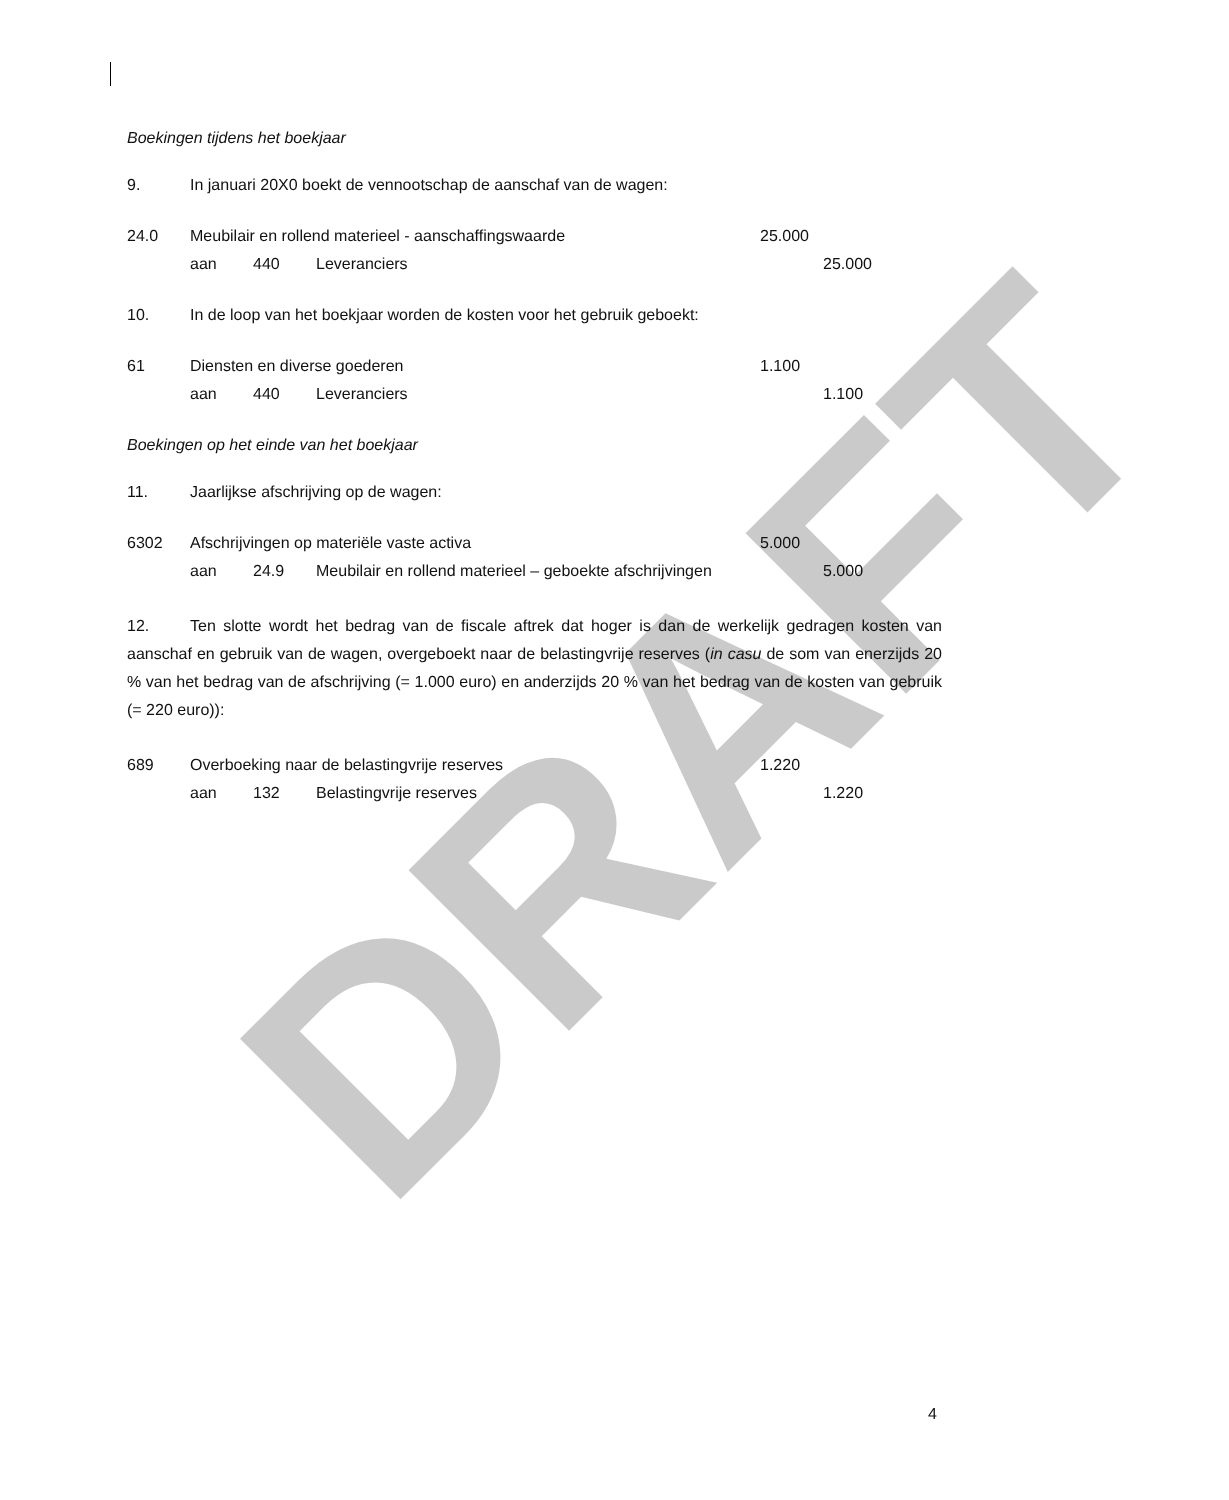DRAFT
Boekingen tijdens het boekjaar
9. In januari 20X0 boekt de vennootschap de aanschaf van de wagen:
24.0 Meubilair en rollend materieel - aanschaffingswaarde 25.000
aan 440 Leveranciers 25.000
10. In de loop van het boekjaar worden de kosten voor het gebruik geboekt:
61 Diensten en diverse goederen 1.100
aan 440 Leveranciers 1.100
Boekingen op het einde van het boekjaar
11. Jaarlijkse afschrijving op de wagen:
6302 Afschrijvingen op materiële vaste activa 5.000
aan 24.9 Meubilair en rollend materieel – geboekte afschrijvingen 5.000
12. Ten slotte wordt het bedrag van de fiscale aftrek dat hoger is dan de werkelijk gedragen kosten van aanschaf en gebruik van de wagen, overgeboekt naar de belastingvrije reserves (in casu de som van enerzijds 20 % van het bedrag van de afschrijving (= 1.000 euro) en anderzijds 20 % van het bedrag van de kosten van gebruik (= 220 euro)):
689 Overboeking naar de belastingvrije reserves 1.220
aan 132 Belastingvrije reserves 1.220
4